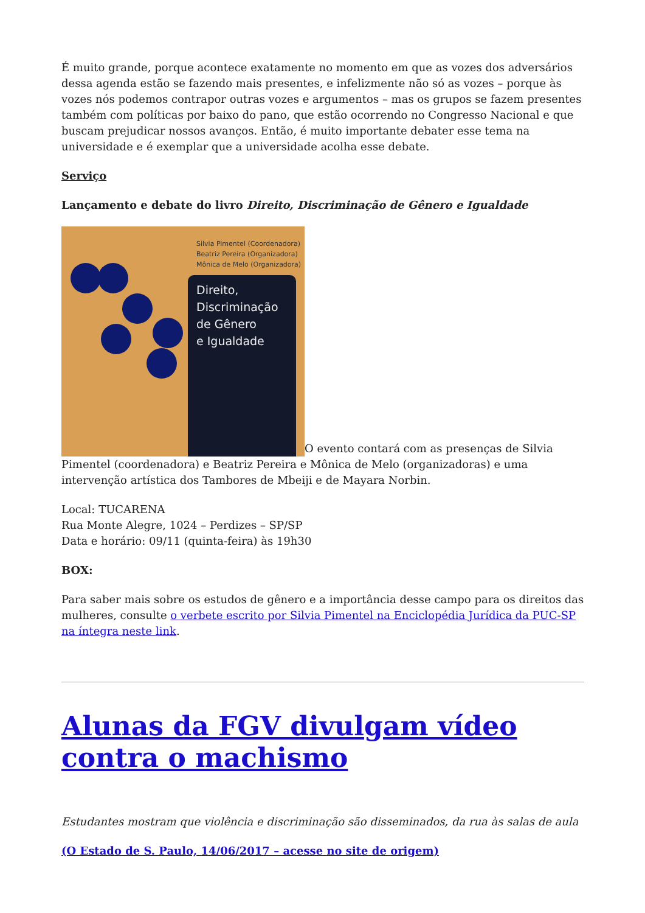É muito grande, porque acontece exatamente no momento em que as vozes dos adversários dessa agenda estão se fazendo mais presentes, e infelizmente não só as vozes – porque às vozes nós podemos contrapor outras vozes e argumentos – mas os grupos se fazem presentes também com políticas por baixo do pano, que estão ocorrendo no Congresso Nacional e que buscam prejudicar nossos avanços. Então, é muito importante debater esse tema na universidade e é exemplar que a universidade acolha esse debate.
Serviço
Lançamento e debate do livro Direito, Discriminação de Gênero e Igualdade
Silvia Pimentel (Coordenadora)
Beatriz Pereira (Organizadora)
Mônica de Melo (Organizadora) Direito,
Discriminação
de Gênero
e Igualdade O evento contará com as presenças de Silvia Pimentel (coordenadora) e Beatriz Pereira e Mônica de Melo (organizadoras) e uma intervenção artística dos Tambores de Mbeiji e de Mayara Norbin.
Local: TUCARENA
Rua Monte Alegre, 1024 – Perdizes – SP/SP
Data e horário: 09/11 (quinta-feira) às 19h30
BOX:
Para saber mais sobre os estudos de gênero e a importância desse campo para os direitos das mulheres, consulte o verbete escrito por Silvia Pimentel na Enciclopédia Jurídica da PUC-SP na íntegra neste link.
Alunas da FGV divulgam vídeo contra o machismo
Estudantes mostram que violência e discriminação são disseminados, da rua às salas de aula
(O Estado de S. Paulo, 14/06/2017 – acesse no site de origem)